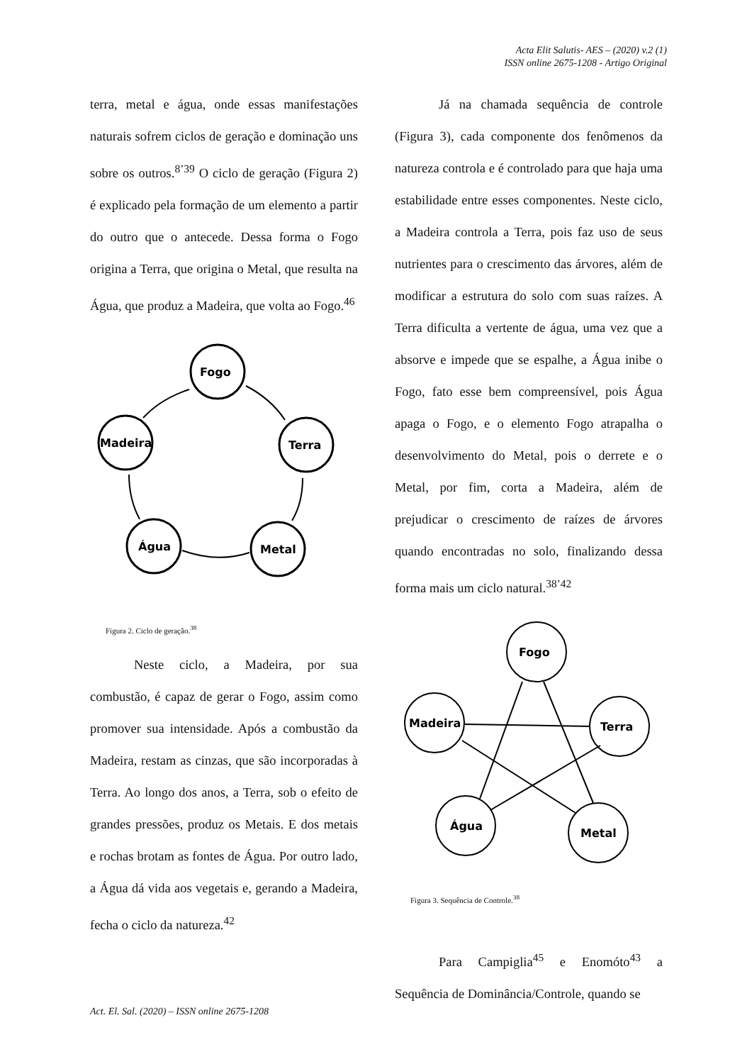Acta Elit Salutis- AES – (2020) v.2 (1)
ISSN online 2675-1208 - Artigo Original
terra, metal e água, onde essas manifestações naturais sofrem ciclos de geração e dominação uns sobre os outros.<sup>8’39</sup> O ciclo de geração (Figura 2) é explicado pela formação de um elemento a partir do outro que o antecede. Dessa forma o Fogo origina a Terra, que origina o Metal, que resulta na Água, que produz a Madeira, que volta ao Fogo.<sup>46</sup>
Fogo
Terra
Metal
Água
Madeira
Figura 2. Ciclo de geração.<sup>38</sup>
Neste ciclo, a Madeira, por sua combustão, é capaz de gerar o Fogo, assim como promover sua intensidade. Após a combustão da Madeira, restam as cinzas, que são incorporadas à Terra. Ao longo dos anos, a Terra, sob o efeito de grandes pressões, produz os Metais. E dos metais e rochas brotam as fontes de Água. Por outro lado, a Água dá vida aos vegetais e, gerando a Madeira, fecha o ciclo da natureza.<sup>42</sup>
Já na chamada sequência de controle (Figura 3), cada componente dos fenômenos da natureza controla e é controlado para que haja uma estabilidade entre esses componentes. Neste ciclo, a Madeira controla a Terra, pois faz uso de seus nutrientes para o crescimento das árvores, além de modificar a estrutura do solo com suas raízes. A Terra dificulta a vertente de água, uma vez que a absorve e impede que se espalhe, a Água inibe o Fogo, fato esse bem compreensível, pois Água apaga o Fogo, e o elemento Fogo atrapalha o desenvolvimento do Metal, pois o derrete e o Metal, por fim, corta a Madeira, além de prejudicar o crescimento de raízes de árvores quando encontradas no solo, finalizando dessa forma mais um ciclo natural.<sup>38’42</sup>
Fogo
Terra
Metal
Água
Madeira
Figura 3. Sequência de Controle.<sup>38</sup>
Para Campiglia<sup>45</sup> e Enomóto<sup>43</sup> a Sequência de Dominância/Controle, quando se
Act. El. Sal. (2020) – ISSN online 2675-1208